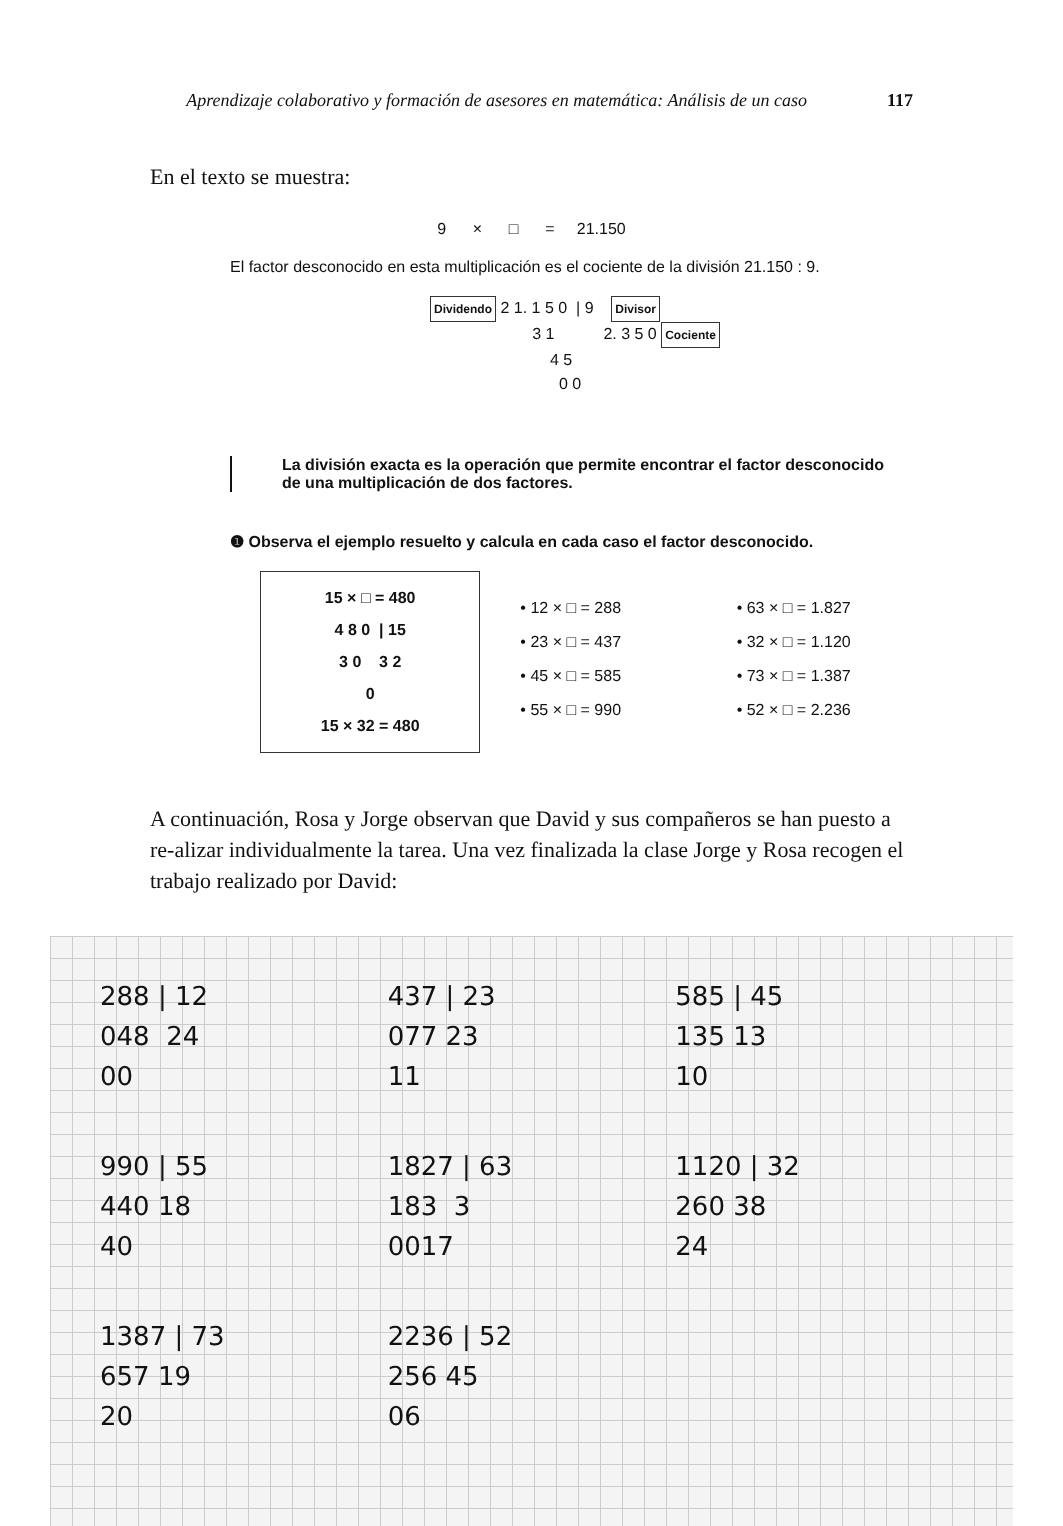Aprendizaje colaborativo y formación de asesores en matemática: Análisis de un caso 117
En el texto se muestra:
9 × □ = 21.150
El factor desconocido en esta multiplicación es el cociente de la división 21.150 : 9.
Dividendo 2 1. 1 5 0 | 9 Divisor
3 1 2. 3 5 0 Cociente
4 5
0 0
La división exacta es la operación que permite encontrar el factor desconocido
de una multiplicación de dos factores.
❶ Observa el ejemplo resuelto y calcula en cada caso el factor desconocido.
15 × □ = 480
4 8 0 | 15
3 0 3 2
0
15 × 32 = 480
• 12 × □ = 288
• 23 × □ = 437
• 45 × □ = 585
• 55 × □ = 990
• 63 × □ = 1.827
• 32 × □ = 1.120
• 73 × □ = 1.387
• 52 × □ = 2.236
A continuación, Rosa y Jorge observan que David y sus compañeros se han puesto a re-alizar individualmente la tarea. Una vez finalizada la clase Jorge y Rosa recogen el trabajo realizado por David:
288 | 12
048 24
00
437 | 23
077 23
11
585 | 45
135 13
10
990 | 55
440 18
40
1827 | 63
183 3
0017
1120 | 32
260 38
24
1387 | 73
657 19
20
2236 | 52
256 45
06